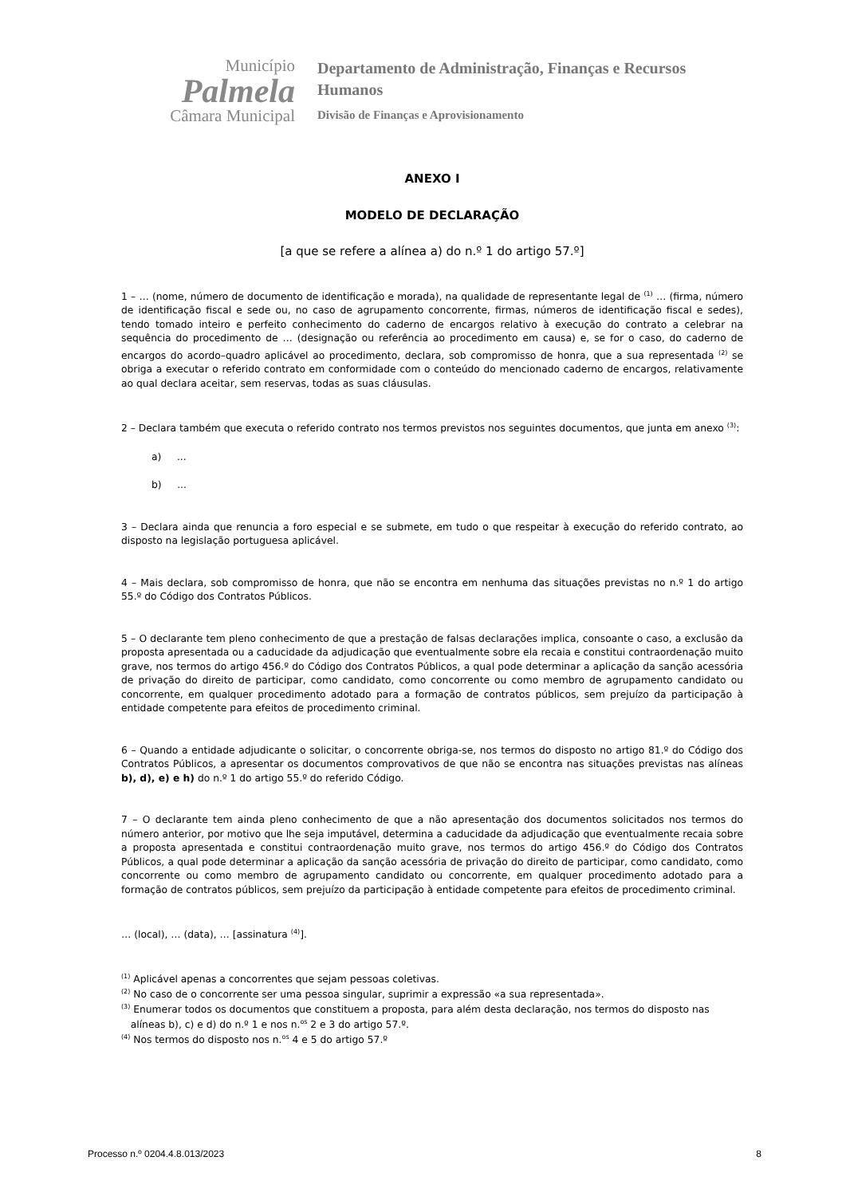Município
Palmela
Câmara Municipal
Departamento de Administração, Finanças e Recursos Humanos
Divisão de Finanças e Aprovisionamento
ANEXO I
MODELO DE DECLARAÇÃO
[a que se refere a alínea a) do n.º 1 do artigo 57.º]
1 – … (nome, número de documento de identificação e morada), na qualidade de representante legal de <sup>(1)</sup> … (firma, número de identificação fiscal e sede ou, no caso de agrupamento concorrente, firmas, números de identificação fiscal e sedes), tendo tomado inteiro e perfeito conhecimento do caderno de encargos relativo à execução do contrato a celebrar na sequência do procedimento de … (designação ou referência ao procedimento em causa) e, se for o caso, do caderno de encargos do acordo–quadro aplicável ao procedimento, declara, sob compromisso de honra, que a sua representada <sup>(2)</sup> se obriga a executar o referido contrato em conformidade com o conteúdo do mencionado caderno de encargos, relativamente ao qual declara aceitar, sem reservas, todas as suas cláusulas.
2 – Declara também que executa o referido contrato nos termos previstos nos seguintes documentos, que junta em anexo <sup>(3)</sup>:
a) ...
b) ...
3 – Declara ainda que renuncia a foro especial e se submete, em tudo o que respeitar à execução do referido contrato, ao disposto na legislação portuguesa aplicável.
4 – Mais declara, sob compromisso de honra, que não se encontra em nenhuma das situações previstas no n.º 1 do artigo 55.º do Código dos Contratos Públicos.
5 – O declarante tem pleno conhecimento de que a prestação de falsas declarações implica, consoante o caso, a exclusão da proposta apresentada ou a caducidade da adjudicação que eventualmente sobre ela recaia e constitui contraordenação muito grave, nos termos do artigo 456.º do Código dos Contratos Públicos, a qual pode determinar a aplicação da sanção acessória de privação do direito de participar, como candidato, como concorrente ou como membro de agrupamento candidato ou concorrente, em qualquer procedimento adotado para a formação de contratos públicos, sem prejuízo da participação à entidade competente para efeitos de procedimento criminal.
6 – Quando a entidade adjudicante o solicitar, o concorrente obriga-se, nos termos do disposto no artigo 81.º do Código dos Contratos Públicos, a apresentar os documentos comprovativos de que não se encontra nas situações previstas nas alíneas b), d), e) e h) do n.º 1 do artigo 55.º do referido Código.
7 – O declarante tem ainda pleno conhecimento de que a não apresentação dos documentos solicitados nos termos do número anterior, por motivo que lhe seja imputável, determina a caducidade da adjudicação que eventualmente recaia sobre a proposta apresentada e constitui contraordenação muito grave, nos termos do artigo 456.º do Código dos Contratos Públicos, a qual pode determinar a aplicação da sanção acessória de privação do direito de participar, como candidato, como concorrente ou como membro de agrupamento candidato ou concorrente, em qualquer procedimento adotado para a formação de contratos públicos, sem prejuízo da participação à entidade competente para efeitos de procedimento criminal.
… (local), … (data), … [assinatura <sup>(4)</sup>].
<sup>(1)</sup> Aplicável apenas a concorrentes que sejam pessoas coletivas.
<sup>(2)</sup> No caso de o concorrente ser uma pessoa singular, suprimir a expressão «a sua representada».
<sup>(3)</sup> Enumerar todos os documentos que constituem a proposta, para além desta declaração, nos termos do disposto nas
alíneas b), c) e d) do n.º 1 e nos n.<sup>os</sup> 2 e 3 do artigo 57.º.
<sup>(4)</sup> Nos termos do disposto nos n.<sup>os</sup> 4 e 5 do artigo 57.º
Processo n.º 0204.4.8.013/2023 8